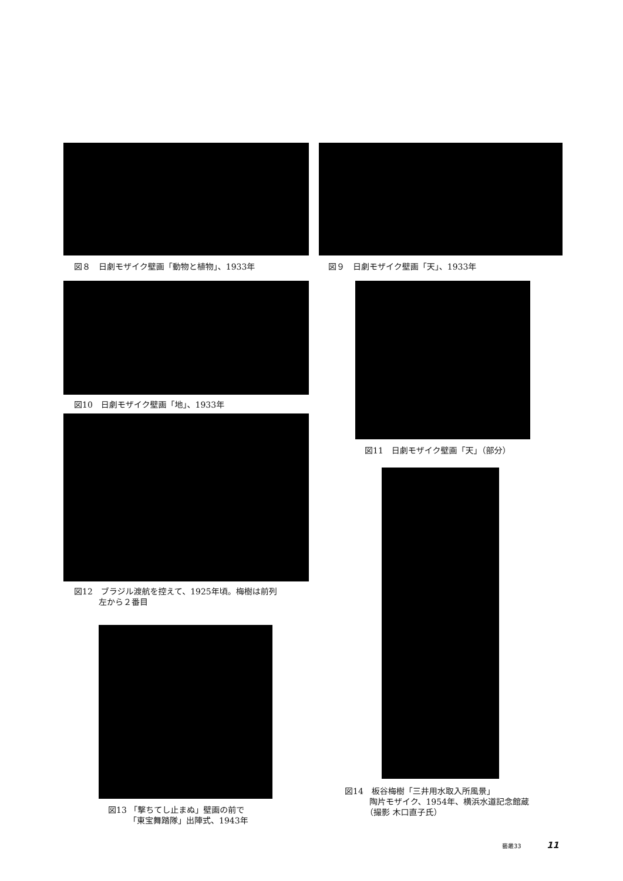図８　日劇モザイク壁画「動物と植物」、1933年
図10　日劇モザイク壁画「地」、1933年
図12　ブラジル渡航を控えて、1925年頃。梅樹は前列
　　　左から２番目
図13 「撃ちてし止まぬ」壁画の前で
　　　「東宝舞踏隊」出陣式、1943年
図９　日劇モザイク壁画「天」、1933年
図11　日劇モザイク壁画「天」（部分）
図14　板谷梅樹「三井用水取入所風景」
　　　陶片モザイク、1954年、横浜水道記念館蔵
　　　（撮影 木口直子氏）
藝叢33 11